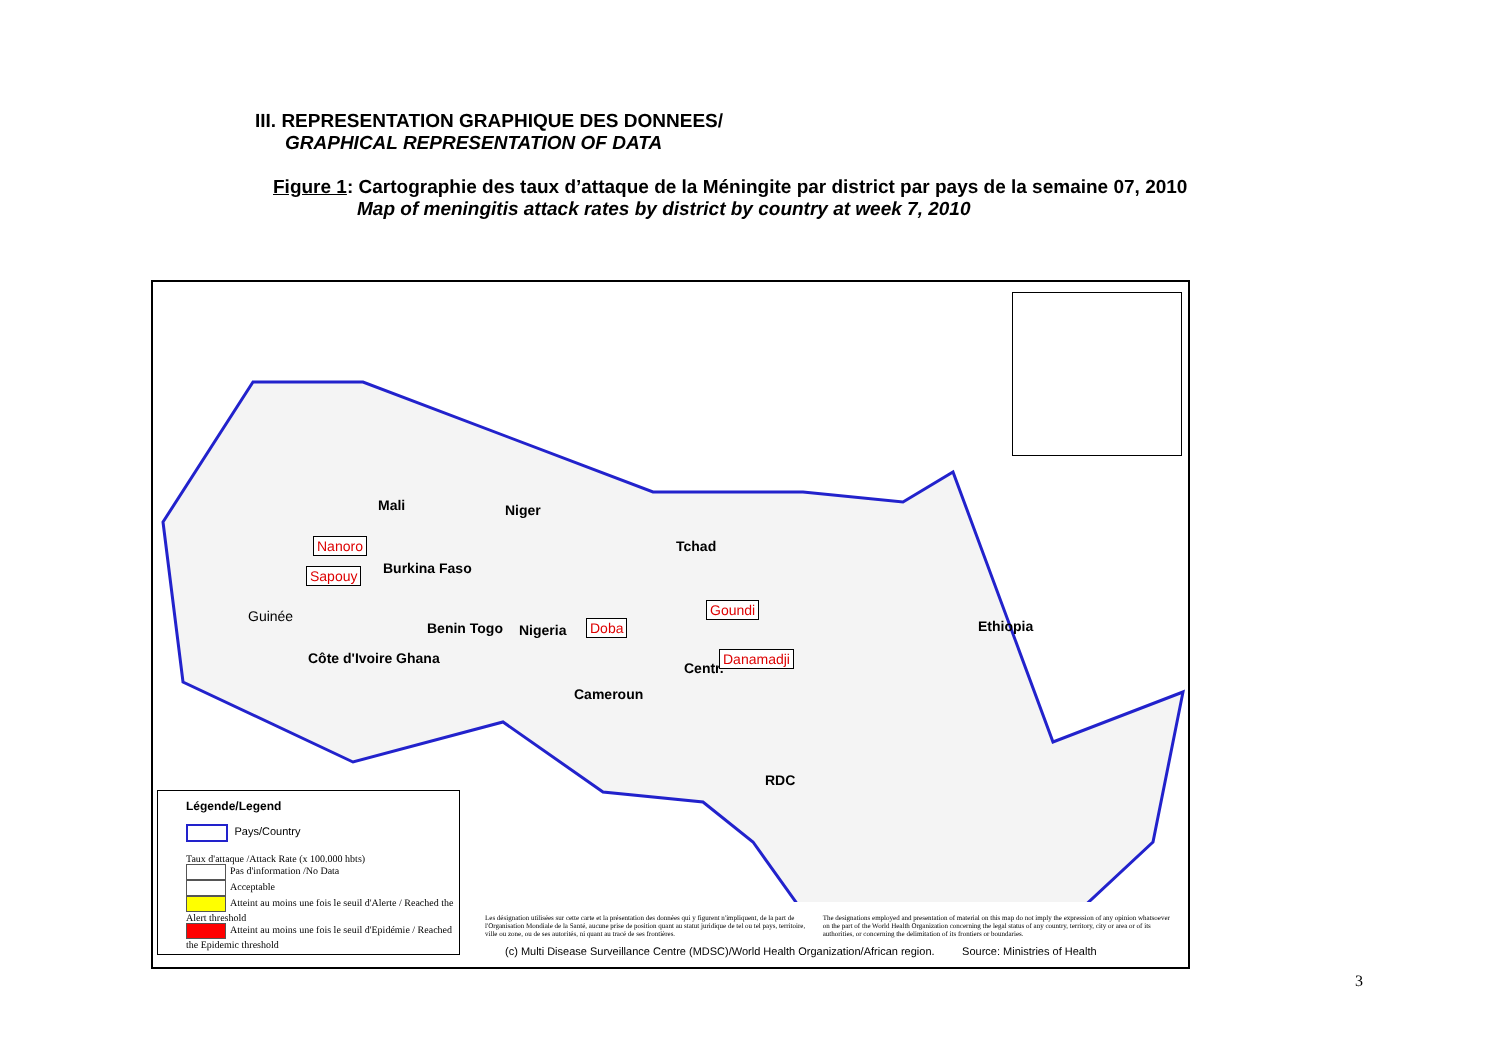III. REPRESENTATION GRAPHIQUE DES DONNEES/
GRAPHICAL REPRESENTATION OF DATA
Figure 1: Cartographie des taux d’attaque de la Méningite par district par pays de la semaine 07, 2010
Map of meningitis attack rates by district by country at week 7, 2010
Mali Niger
Tchad
Burkina Faso
Nigeria
Benin Togo
Côte d'Ivoire Ghana
Guinée
Cameroun
Centr.
Ethiopia
RDC
Nanoro
Sapouy
Doba
Goundi
Danamadji
Légende/Legend
Pays/Country
Taux d'attaque /Attack Rate (x 100.000 hbts)
Pas d'information /No Data
Acceptable
Atteint au moins une fois le seuil d'Alerte / Reached the Alert threshold
Atteint au moins une fois le seuil d'Epidémie / Reached the Epidemic threshold
Les désignation utilisées sur cette carte et la présentation des données qui y figurent n'impliquent, de la part de l'Organisation Mondiale de la Santé, aucune prise de position quant au statut juridique de tel ou tel pays, territoire, ville ou zone, ou de ses autorités, ni quant au tracé de ses frontières.
The designations employed and presentation of material on this map do not imply the expression of any opinion whatsoever on the part of the World Health Organization concerning the legal status of any country, territory, city or area or of its authorities, or concerning the delimitation of its frontiers or boundaries.
(c) Multi Disease Surveillance Centre (MDSC)/World Health Organization/African region. Source: Ministries of Health
3